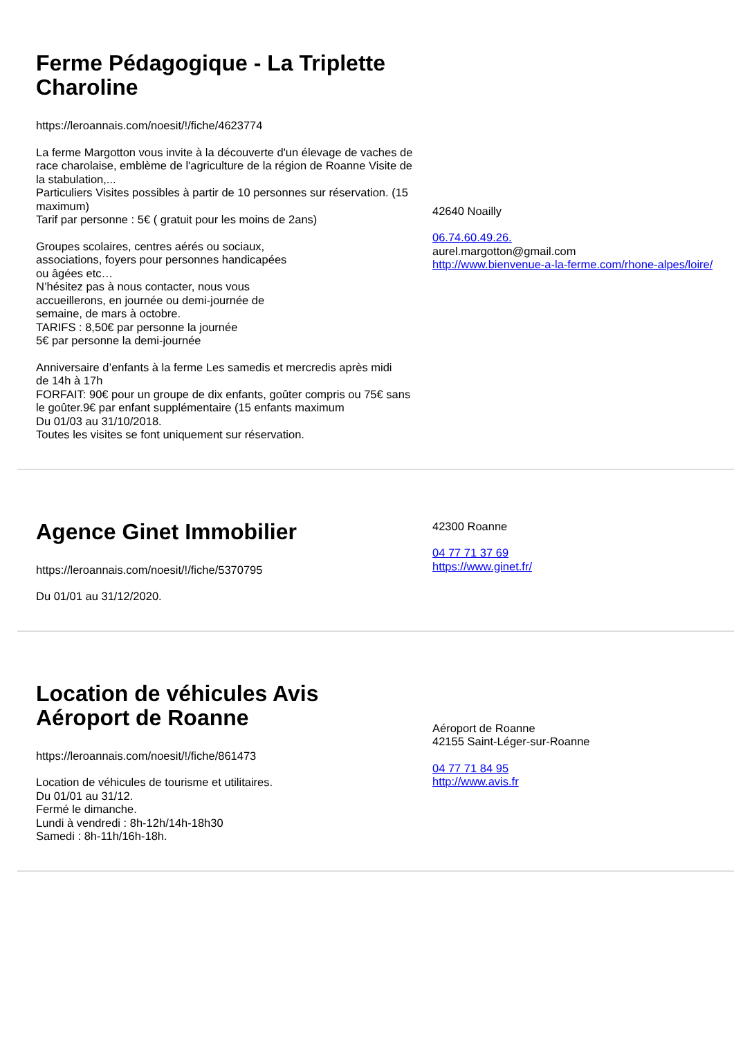Ferme Pédagogique - La Triplette Charoline
https://leroannais.com/noesit/!/fiche/4623774
La ferme Margotton vous invite à la découverte d'un élevage de vaches de race charolaise, emblème de l'agriculture de la région de Roanne Visite de la stabulation,...
Particuliers Visites possibles à partir de 10 personnes sur réservation. (15 maximum)
Tarif par personne : 5€ ( gratuit pour les moins de 2ans)
Groupes scolaires, centres aérés ou sociaux,
associations, foyers pour personnes handicapées
ou âgées etc…
N’hésitez pas à nous contacter, nous vous
accueillerons, en journée ou demi-journée de
semaine, de mars à octobre.
TARIFS : 8,50€ par personne la journée
5€ par personne la demi-journée
Anniversaire d’enfants à la ferme Les samedis et mercredis après midi
de 14h à 17h
FORFAIT: 90€ pour un groupe de dix enfants, goûter compris ou 75€ sans le goûter.9€ par enfant supplémentaire (15 enfants maximum
Du 01/03 au 31/10/2018.
Toutes les visites se font uniquement sur réservation.
42640 Noailly
06.74.60.49.26.
aurel.margotton@gmail.com
http://www.bienvenue-a-la-ferme.com/rhone-alpes/loire/
Agence Ginet Immobilier
https://leroannais.com/noesit/!/fiche/5370795
Du 01/01 au 31/12/2020.
42300 Roanne
04 77 71 37 69
https://www.ginet.fr/
Location de véhicules Avis Aéroport de Roanne
https://leroannais.com/noesit/!/fiche/861473
Location de véhicules de tourisme et utilitaires.
Du 01/01 au 31/12.
Fermé le dimanche.
Lundi à vendredi : 8h-12h/14h-18h30
Samedi : 8h-11h/16h-18h.
Aéroport de Roanne
42155 Saint-Léger-sur-Roanne
04 77 71 84 95
http://www.avis.fr